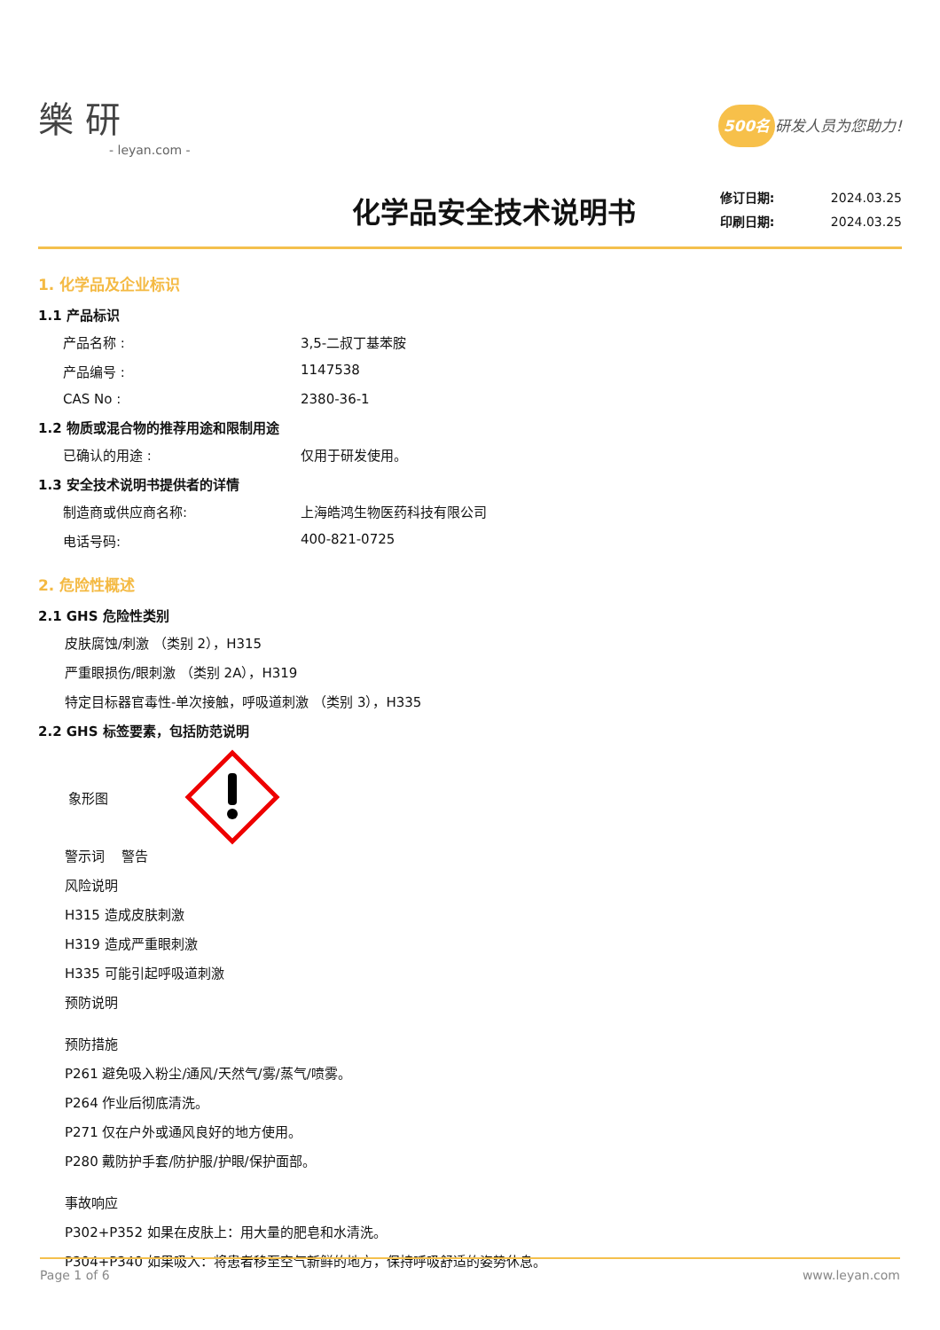樂 研
- leyan.com -
500名 研发人员为您助力!
化学品安全技术说明书
修订日期: 2024.03.25
印刷日期: 2024.03.25
1. 化学品及企业标识
1.1 产品标识
产品名称 : 3,5-二叔丁基苯胺
产品编号 : 1147538
CAS No : 2380-36-1
1.2 物质或混合物的推荐用途和限制用途
已确认的用途 : 仅用于研发使用。
1.3 安全技术说明书提供者的详情
制造商或供应商名称: 上海皓鸿生物医药科技有限公司
电话号码: 400-821-0725
2. 危险性概述
2.1 GHS 危险性类别
皮肤腐蚀/刺激 （类别 2），H315
严重眼损伤/眼刺激 （类别 2A），H319
特定目标器官毒性-单次接触，呼吸道刺激 （类别 3），H335
2.2 GHS 标签要素，包括防范说明
象形图
警示词 警告
风险说明
H315 造成皮肤刺激
H319 造成严重眼刺激
H335 可能引起呼吸道刺激
预防说明
预防措施
P261 避免吸入粉尘/通风/天然气/雾/蒸气/喷雾。
P264 作业后彻底清洗。
P271 仅在户外或通风良好的地方使用。
P280 戴防护手套/防护服/护眼/保护面部。
事故响应
P302+P352 如果在皮肤上：用大量的肥皂和水清洗。
P304+P340 如果吸入：将患者移至空气新鲜的地方，保持呼吸舒适的姿势休息。
Page 1 of 6 www.leyan.com